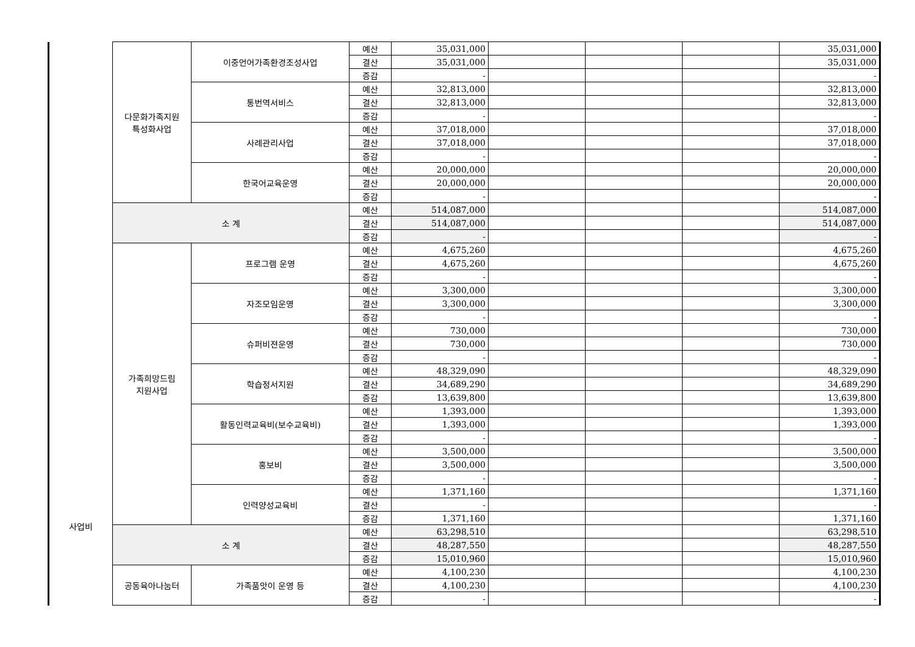| 사업비 | 다문화가족지원 특성화사업 | 이중언어가족환경조성사업 | 예산 | 35,031,000 | | | | 35,031,000 |
| | | | 결산 | 35,031,000 | | | | 35,031,000 |
| | | | 증감 | - | | | | - |
| | | 통번역서비스 | 예산 | 32,813,000 | | | | 32,813,000 |
| | | | 결산 | 32,813,000 | | | | 32,813,000 |
| | | | 증감 | - | | | | - |
| | | 사례관리사업 | 예산 | 37,018,000 | | | | 37,018,000 |
| | | | 결산 | 37,018,000 | | | | 37,018,000 |
| | | | 증감 | - | | | | - |
| | | 한국어교육운영 | 예산 | 20,000,000 | | | | 20,000,000 |
| | | | 결산 | 20,000,000 | | | | 20,000,000 |
| | | | 증감 | - | | | | - |
| | 소 계 | | 예산 | 514,087,000 | | | | 514,087,000 |
| | | | 결산 | 514,087,000 | | | | 514,087,000 |
| | | | 증감 | - | | | | - |
| | 가족희망드림 지원사업 | 프로그램 운영 | 예산 | 4,675,260 | | | | 4,675,260 |
| | | | 결산 | 4,675,260 | | | | 4,675,260 |
| | | | 증감 | - | | | | - |
| | | 자조모임운영 | 예산 | 3,300,000 | | | | 3,300,000 |
| | | | 결산 | 3,300,000 | | | | 3,300,000 |
| | | | 증감 | - | | | | - |
| | | 슈퍼비젼운영 | 예산 | 730,000 | | | | 730,000 |
| | | | 결산 | 730,000 | | | | 730,000 |
| | | | 증감 | - | | | | - |
| | | 학습정서지원 | 예산 | 48,329,090 | | | | 48,329,090 |
| | | | 결산 | 34,689,290 | | | | 34,689,290 |
| | | | 증감 | 13,639,800 | | | | 13,639,800 |
| | | 활동인력교육비(보수교육비) | 예산 | 1,393,000 | | | | 1,393,000 |
| | | | 결산 | 1,393,000 | | | | 1,393,000 |
| | | | 증감 | - | | | | - |
| | | 홍보비 | 예산 | 3,500,000 | | | | 3,500,000 |
| | | | 결산 | 3,500,000 | | | | 3,500,000 |
| | | | 증감 | - | | | | - |
| | | 인력양성교육비 | 예산 | 1,371,160 | | | | 1,371,160 |
| | | | 결산 | - | | | | - |
| | | | 증감 | 1,371,160 | | | | 1,371,160 |
| | 소 계 | | 예산 | 63,298,510 | | | | 63,298,510 |
| | | | 결산 | 48,287,550 | | | | 48,287,550 |
| | | | 증감 | 15,010,960 | | | | 15,010,960 |
| | 공동육아나눔터 | 가족품앗이 운영 등 | 예산 | 4,100,230 | | | | 4,100,230 |
| | | | 결산 | 4,100,230 | | | | 4,100,230 |
| | | | 증감 | - | | | | - |